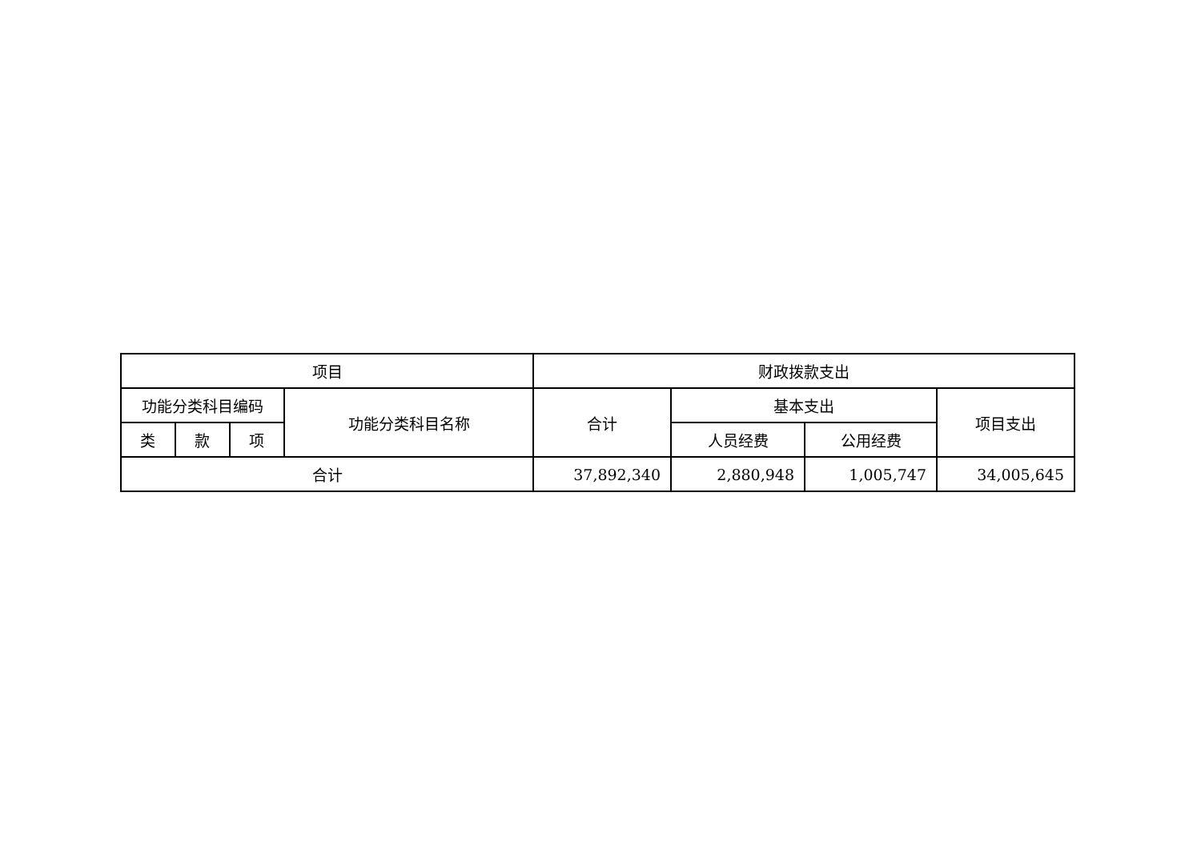| 项目 | | | | 财政拨款支出 | | | |
| --- | --- | --- | --- | --- | --- | --- | --- |
| 功能分类科目编码 | | | 功能分类科目名称 | 合计 | 基本支出 | | 项目支出 |
| 类 | 款 | 项 | | | 人员经费 | 公用经费 | |
| 合计 | | | | 37,892,340 | 2,880,948 | 1,005,747 | 34,005,645 |